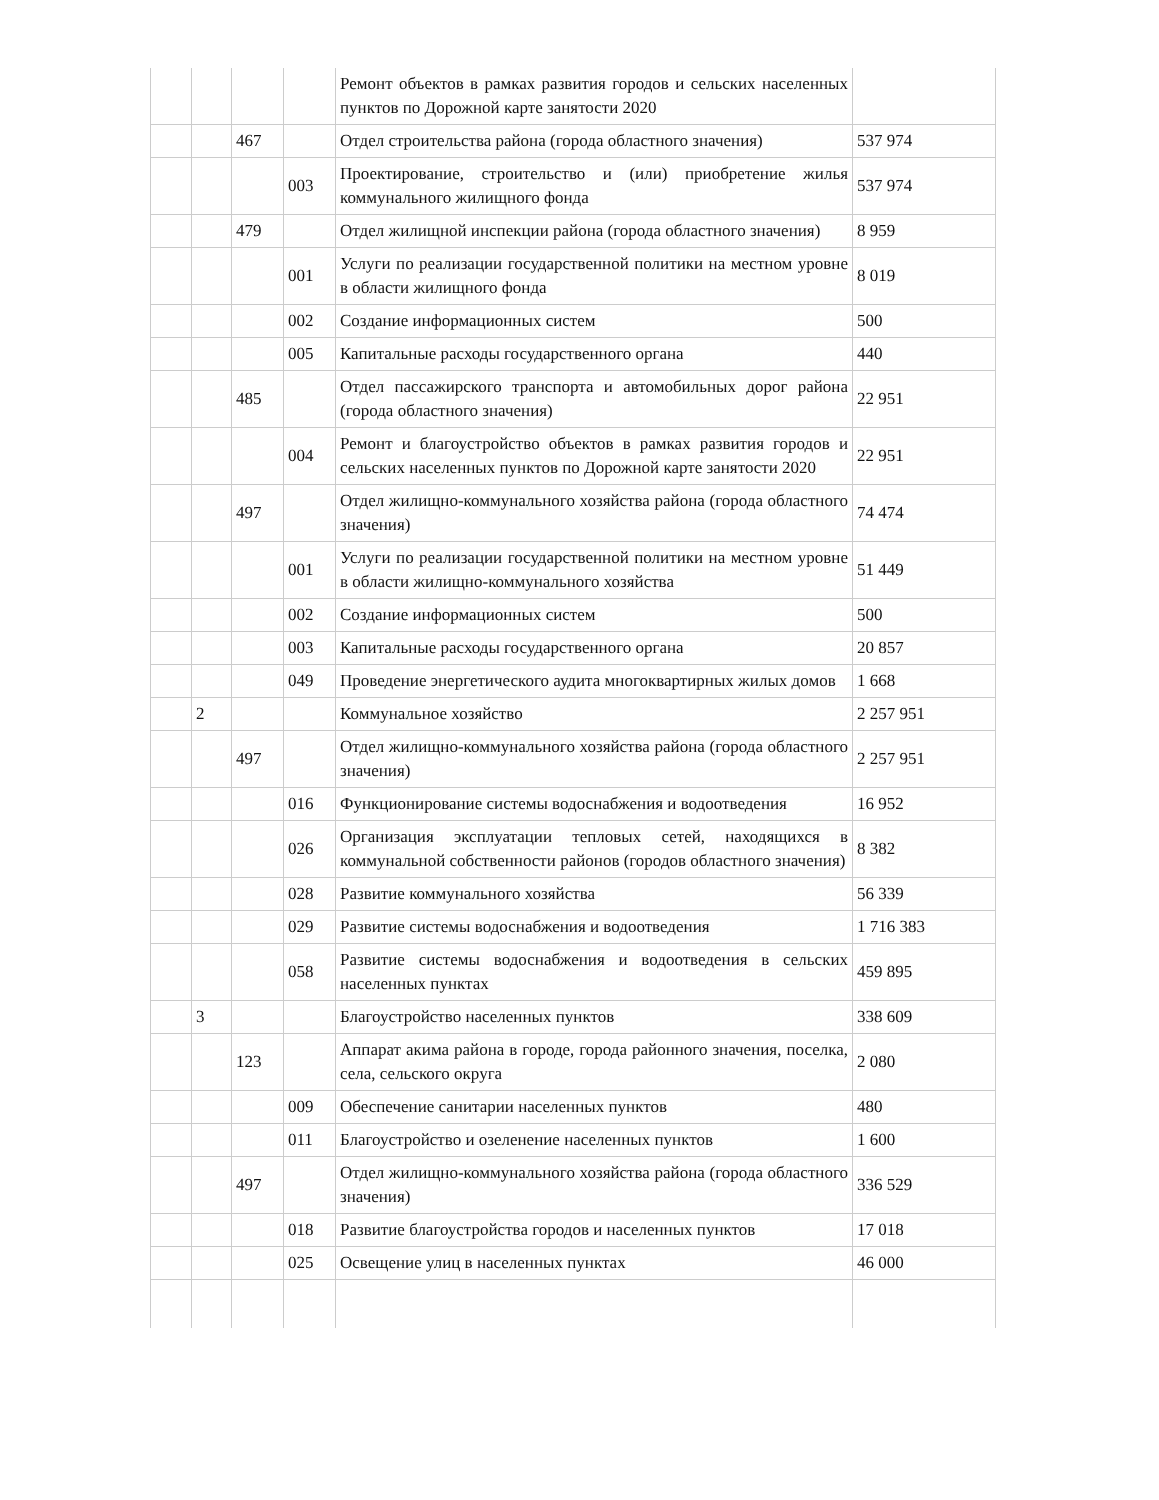| | | | | Ремонт объектов в рамках развития городов и сельских населенных пунктов по Дорожной карте занятости 2020 | |
| | | 467 | | Отдел строительства района (города областного значения) | 537 974 |
| | | | 003 | Проектирование, строительство и (или) приобретение жилья коммунального жилищного фонда | 537 974 |
| | | 479 | | Отдел жилищной инспекции района (города областного значения) | 8 959 |
| | | | 001 | Услуги по реализации государственной политики на местном уровне в области жилищного фонда | 8 019 |
| | | | 002 | Создание информационных систем | 500 |
| | | | 005 | Капитальные расходы государственного органа | 440 |
| | | 485 | | Отдел пассажирского транспорта и автомобильных дорог района (города областного значения) | 22 951 |
| | | | 004 | Ремонт и благоустройство объектов в рамках развития городов и сельских населенных пунктов по Дорожной карте занятости 2020 | 22 951 |
| | | 497 | | Отдел жилищно-коммунального хозяйства района (города областного значения) | 74 474 |
| | | | 001 | Услуги по реализации государственной политики на местном уровне в области жилищно-коммунального хозяйства | 51 449 |
| | | | 002 | Создание информационных систем | 500 |
| | | | 003 | Капитальные расходы государственного органа | 20 857 |
| | | | 049 | Проведение энергетического аудита многоквартирных жилых домов | 1 668 |
| | 2 | | | Коммунальное хозяйство | 2 257 951 |
| | | 497 | | Отдел жилищно-коммунального хозяйства района (города областного значения) | 2 257 951 |
| | | | 016 | Функционирование системы водоснабжения и водоотведения | 16 952 |
| | | | 026 | Организация эксплуатации тепловых сетей, находящихся в коммунальной собственности районов (городов областного значения) | 8 382 |
| | | | 028 | Развитие коммунального хозяйства | 56 339 |
| | | | 029 | Развитие системы водоснабжения и водоотведения | 1 716 383 |
| | | | 058 | Развитие системы водоснабжения и водоотведения в сельских населенных пунктах | 459 895 |
| | 3 | | | Благоустройство населенных пунктов | 338 609 |
| | | 123 | | Аппарат акима района в городе, города районного значения, поселка, села, сельского округа | 2 080 |
| | | | 009 | Обеспечение санитарии населенных пунктов | 480 |
| | | | 011 | Благоустройство и озеленение населенных пунктов | 1 600 |
| | | 497 | | Отдел жилищно-коммунального хозяйства района (города областного значения) | 336 529 |
| | | | 018 | Развитие благоустройства городов и населенных пунктов | 17 018 |
| | | | 025 | Освещение улиц в населенных пунктах | 46 000 |